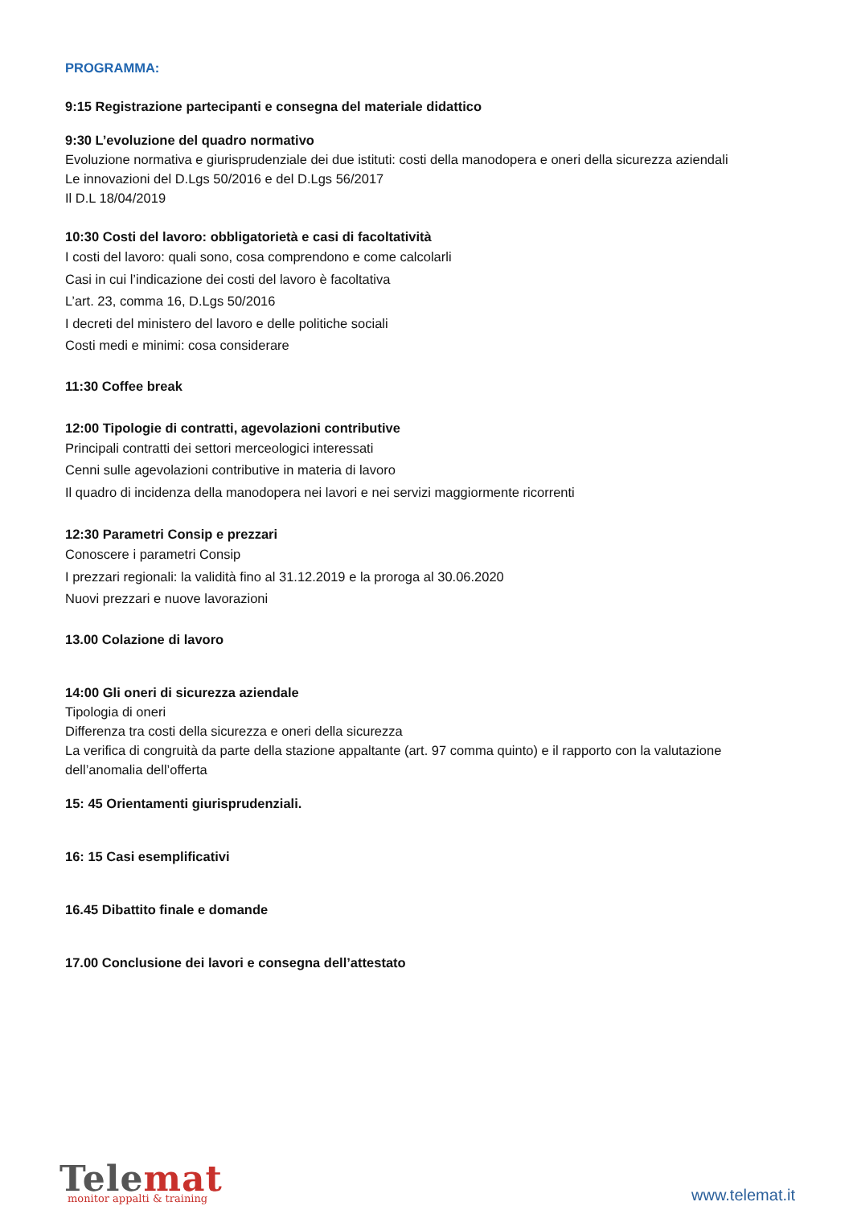PROGRAMMA:
9:15 Registrazione partecipanti e consegna del materiale didattico
9:30 L’evoluzione del quadro normativo
Evoluzione normativa e giurisprudenziale dei due istituti: costi della manodopera e oneri della sicurezza aziendali
Le innovazioni del D.Lgs 50/2016 e del D.Lgs 56/2017
Il D.L 18/04/2019
10:30 Costi del lavoro: obbligatorietà e casi di facoltatività
I costi del lavoro: quali sono, cosa comprendono e come calcolarli
Casi in cui l’indicazione dei costi del lavoro è facoltativa
L’art. 23, comma 16, D.Lgs 50/2016
I decreti del ministero del lavoro e delle politiche sociali
Costi medi e minimi: cosa considerare
11:30 Coffee break
12:00 Tipologie di contratti, agevolazioni contributive
Principali contratti dei settori merceologici interessati
Cenni sulle agevolazioni contributive in materia di lavoro
Il quadro di incidenza della manodopera nei lavori e nei servizi maggiormente ricorrenti
12:30 Parametri Consip e prezzari
Conoscere i parametri Consip
I prezzari regionali: la validità fino al 31.12.2019 e la proroga al 30.06.2020
Nuovi prezzari e nuove lavorazioni
13.00 Colazione di lavoro
14:00 Gli oneri di sicurezza aziendale
Tipologia di oneri
Differenza tra costi della sicurezza e oneri della sicurezza
La verifica di congruità da parte della stazione appaltante (art. 97 comma quinto) e il rapporto con la valutazione dell’anomalia dell’offerta
15: 45 Orientamenti giurisprudenziali.
16: 15 Casi esemplificativi
16.45 Dibattito finale e domande
17.00 Conclusione dei lavori e consegna dell’attestato
Telemat
monitor appalti & training
www.telemat.it